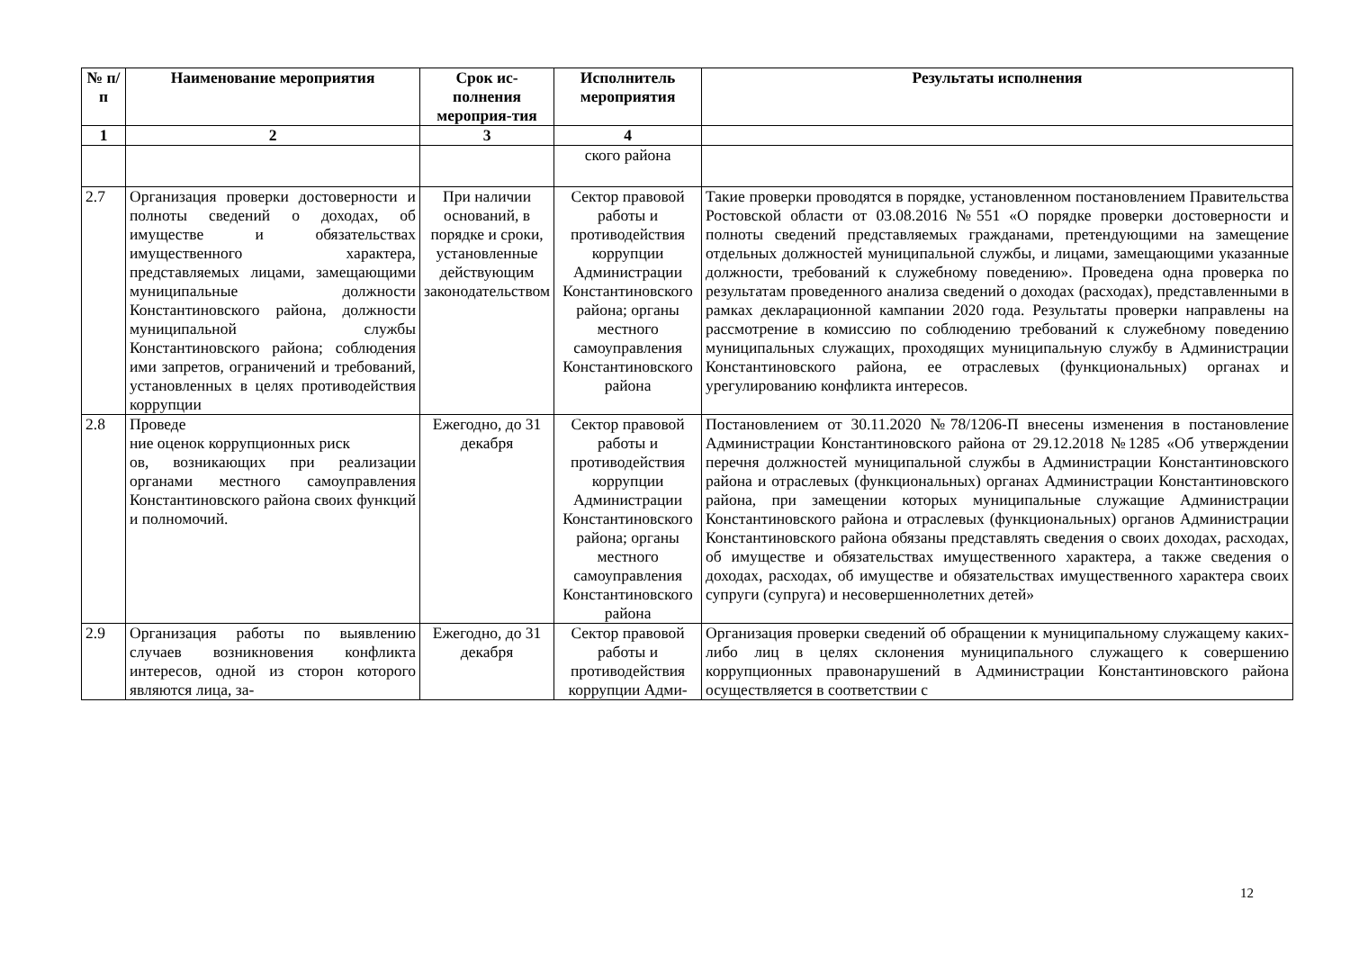| № п/ п | Наименование мероприятия | Срок ис-полнения мероприя-тия | Исполнитель мероприятия | Результаты исполнения |
| --- | --- | --- | --- | --- |
| 1 | 2 | 3 | 4 | |
| | | | ского района | |
| 2.7 | Организация проверки достоверности и полноты сведений о доходах, об имуществе и обязательствах имущественного характера, представляемых лицами, замещающими муниципальные должности Константиновского района, должности муниципальной службы Константиновского района; соблюдения ими запретов, ограничений и требований, установленных в целях противодействия коррупции | При наличии оснований, в порядке и сроки, установленные действующим законодательством | Сектор правовой работы и противодействия коррупции Администрации Константиновского района; органы местного самоуправления Константиновского района | Такие проверки проводятся в порядке, установленном постановлением Правительства Ростовской области от 03.08.2016 №551 «О порядке проверки достоверности и полноты сведений представляемых гражданами, претендующими на замещение отдельных должностей муниципальной службы, и лицами, замещающими указанные должности, требований к служебному поведению». Проведена одна проверка по результатам проведенного анализа сведений о доходах (расходах), представленными в рамках декларационной кампании 2020 года. Результаты проверки направлены на рассмотрение в комиссию по соблюдению требований к служебному поведению муниципальных служащих, проходящих муниципальную службу в Администрации Константиновского района, ее отраслевых (функциональных) органах и урегулированию конфликта интересов. |
| 2.8 | Проведе ние оценок коррупционных риск ов, возникающих при реализации органами местного самоуправления Константиновского района своих функций и полномочий. | Ежегодно, до 31 декабря | Сектор правовой работы и противодействия коррупции Администрации Константиновского района; органы местного самоуправления Константиновского района | Постановлением от 30.11.2020 №78/1206-П внесены изменения в постановление Администрации Константиновского района от 29.12.2018 №1285 «Об утверждении перечня должностей муниципальной службы в Администрации Константиновского района и отраслевых (функциональных) органах Администрации Константиновского района, при замещении которых муниципальные служащие Администрации Константиновского района и отраслевых (функциональных) органов Администрации Константиновского района обязаны представлять сведения о своих доходах, расходах, об имуществе и обязательствах имущественного характера, а также сведения о доходах, расходах, об имуществе и обязательствах имущественного характера своих супруги (супруга) и несовершеннолетних детей» |
| 2.9 | Организация работы по выявлению случаев возникновения конфликта интересов, одной из сторон которого являются лица, за- | Ежегодно, до 31 декабря | Сектор правовой работы и противодействия коррупции Адми- | Организация проверки сведений об обращении к муниципальному служащему каких-либо лиц в целях склонения муниципального служащего к совершению коррупционных правонарушений в Администрации Константиновского района осуществляется в соответствии с |
12